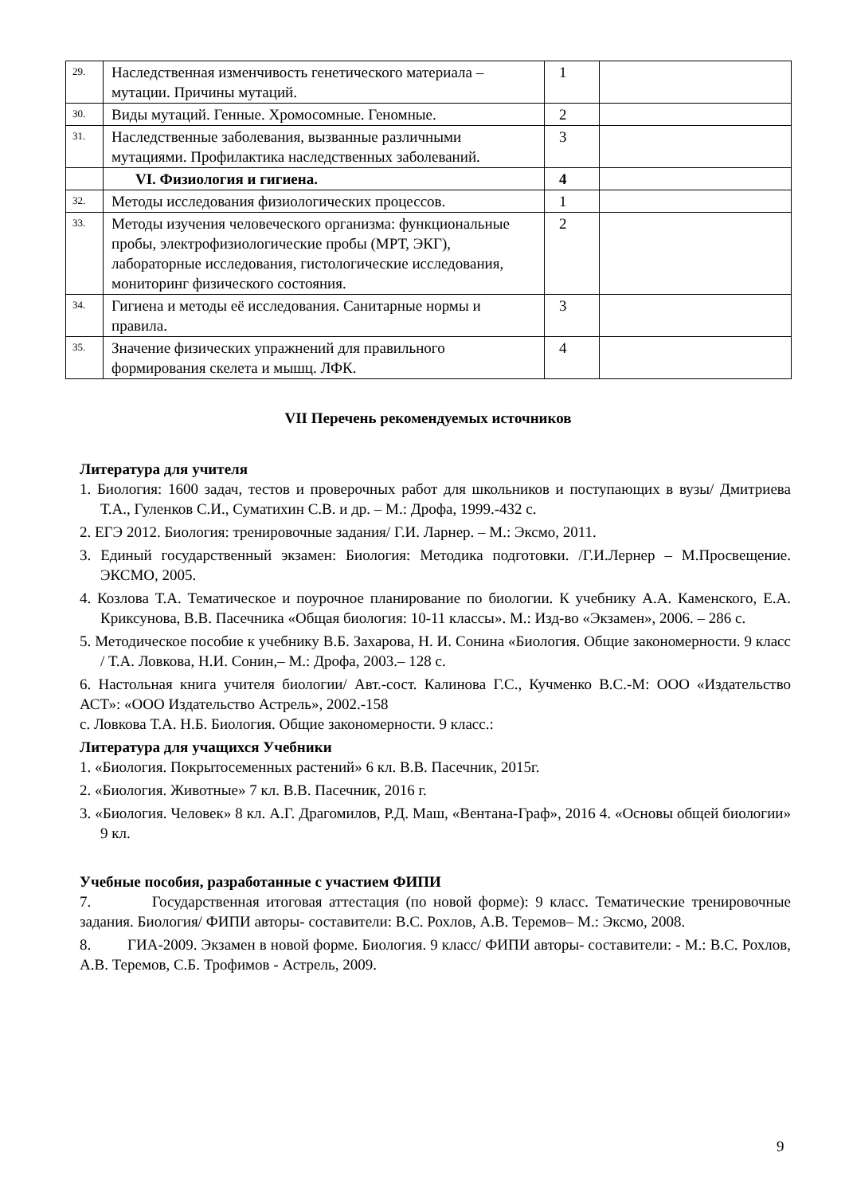| 29. | Наследственная изменчивость генетического материала – мутации. Причины мутаций. | 1 | |
| 30. | Виды мутаций. Генные. Хромосомные. Геномные. | 2 | |
| 31. | Наследственные заболевания, вызванные различными мутациями. Профилактика наследственных заболеваний. | 3 | |
| | VI. Физиология и гигиена. | 4 | |
| 32. | Методы исследования физиологических процессов. | 1 | |
| 33. | Методы изучения человеческого организма: функциональные пробы, электрофизиологические пробы (МРТ, ЭКГ), лабораторные исследования, гистологические исследования, мониторинг физического состояния. | 2 | |
| 34. | Гигиена и методы её исследования. Санитарные нормы и правила. | 3 | |
| 35. | Значение физических упражнений для правильного формирования скелета и мышц. ЛФК. | 4 | |
VII Перечень рекомендуемых источников
Литература для учителя
1. Биология: 1600 задач, тестов и проверочных работ для школьников и поступающих в вузы/ Дмитриева Т.А., Гуленков С.И., Суматихин С.В. и др. – М.: Дрофа, 1999.-432 с.
2. ЕГЭ 2012. Биология: тренировочные задания/ Г.И. Ларнер. – М.: Эксмо, 2011.
3. Единый государственный экзамен: Биология: Методика подготовки. /Г.И.Лернер – М.Просвещение. ЭКСМО, 2005.
4. Козлова Т.А. Тематическое и поурочное планирование по биологии. К учебнику А.А. Каменского, Е.А. Криксунова, В.В. Пасечника «Общая биология: 10-11 классы». М.: Изд-во «Экзамен», 2006. – 286 с.
5. Методическое пособие к учебнику В.Б. Захарова, Н. И. Сонина «Биология. Общие закономерности. 9 класс / Т.А. Ловкова, Н.И. Сонин,– М.: Дрофа, 2003.– 128 с.
6. Настольная книга учителя биологии/ Авт.-сост. Калинова Г.С., Кучменко В.С.-М: ООО «Издательство АСТ»: «ООО Издательство Астрель», 2002.-158
с. Ловкова Т.А. Н.Б. Биология. Общие закономерности. 9 класс.:
Литература для учащихся Учебники
1. «Биология. Покрытосеменных растений» 6 кл. В.В. Пасечник, 2015г.
2. «Биология. Животные» 7 кл. В.В. Пасечник, 2016 г.
3. «Биология. Человек» 8 кл. А.Г. Драгомилов, Р.Д. Маш, «Вентана-Граф», 2016 4. «Основы общей биологии» 9 кл.
Учебные пособия, разработанные с участием ФИПИ
7. Государственная итоговая аттестация (по новой форме): 9 класс. Тематические тренировочные задания. Биология/ ФИПИ авторы- составители: В.С. Рохлов, А.В. Теремов– М.: Эксмо, 2008.
8. ГИА-2009. Экзамен в новой форме. Биология. 9 класс/ ФИПИ авторы- составители: - М.: В.С. Рохлов, А.В. Теремов, С.Б. Трофимов - Астрель, 2009.
9